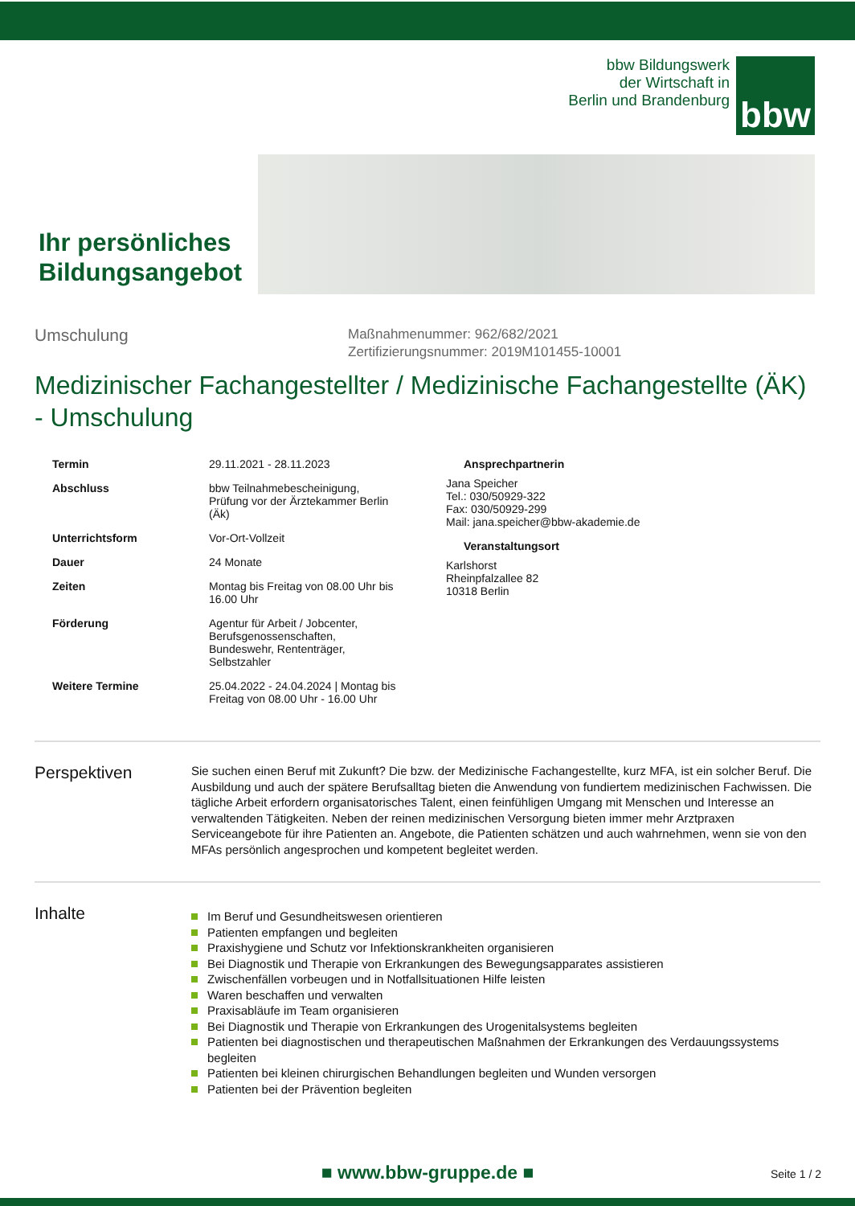bbw Bildungswerk
der Wirtschaft in
Berlin und Brandenburg
bbw
Ihr persönliches Bildungsangebot
Umschulung
Maßnahmenummer: 962/682/2021
Zertifizierungsnummer: 2019M101455-10001
Medizinischer Fachangestellter / Medizinische Fachangestellte (ÄK) - Umschulung
Termin 29.11.2021 - 28.11.2023
Abschluss bbw Teilnahmebescheinigung, Prüfung vor der Ärztekammer Berlin (Äk)
Unterrichtsform Vor-Ort-Vollzeit
Dauer 24 Monate
Zeiten Montag bis Freitag von 08.00 Uhr bis 16.00 Uhr
Förderung Agentur für Arbeit / Jobcenter, Berufsgenossenschaften, Bundeswehr, Rententräger, Selbstzahler
Weitere Termine 25.04.2022 - 24.04.2024 | Montag bis Freitag von 08.00 Uhr - 16.00 Uhr
Ansprechpartnerin
Jana Speicher
Tel.: 030/50929-322
Fax: 030/50929-299
Mail: jana.speicher@bbw-akademie.de
Veranstaltungsort
Karlshorst
Rheinpfalzallee 82
10318 Berlin
Perspektiven
Sie suchen einen Beruf mit Zukunft? Die bzw. der Medizinische Fachangestellte, kurz MFA, ist ein solcher Beruf. Die Ausbildung und auch der spätere Berufsalltag bieten die Anwendung von fundiertem medizinischen Fachwissen. Die tägliche Arbeit erfordern organisatorisches Talent, einen feinfühligen Umgang mit Menschen und Interesse an verwaltenden Tätigkeiten. Neben der reinen medizinischen Versorgung bieten immer mehr Arztpraxen Serviceangebote für ihre Patienten an. Angebote, die Patienten schätzen und auch wahrnehmen, wenn sie von den MFAs persönlich angesprochen und kompetent begleitet werden.
Inhalte
Im Beruf und Gesundheitswesen orientieren
Patienten empfangen und begleiten
Praxishygiene und Schutz vor Infektionskrankheiten organisieren
Bei Diagnostik und Therapie von Erkrankungen des Bewegungsapparates assistieren
Zwischenfällen vorbeugen und in Notfallsituationen Hilfe leisten
Waren beschaffen und verwalten
Praxisabläufe im Team organisieren
Bei Diagnostik und Therapie von Erkrankungen des Urogenitalsystems begleiten
Patienten bei diagnostischen und therapeutischen Maßnahmen der Erkrankungen des Verdauungssystems begleiten
Patienten bei kleinen chirurgischen Behandlungen begleiten und Wunden versorgen
Patienten bei der Prävention begleiten
■ www.bbw-gruppe.de ■ Seite 1 / 2